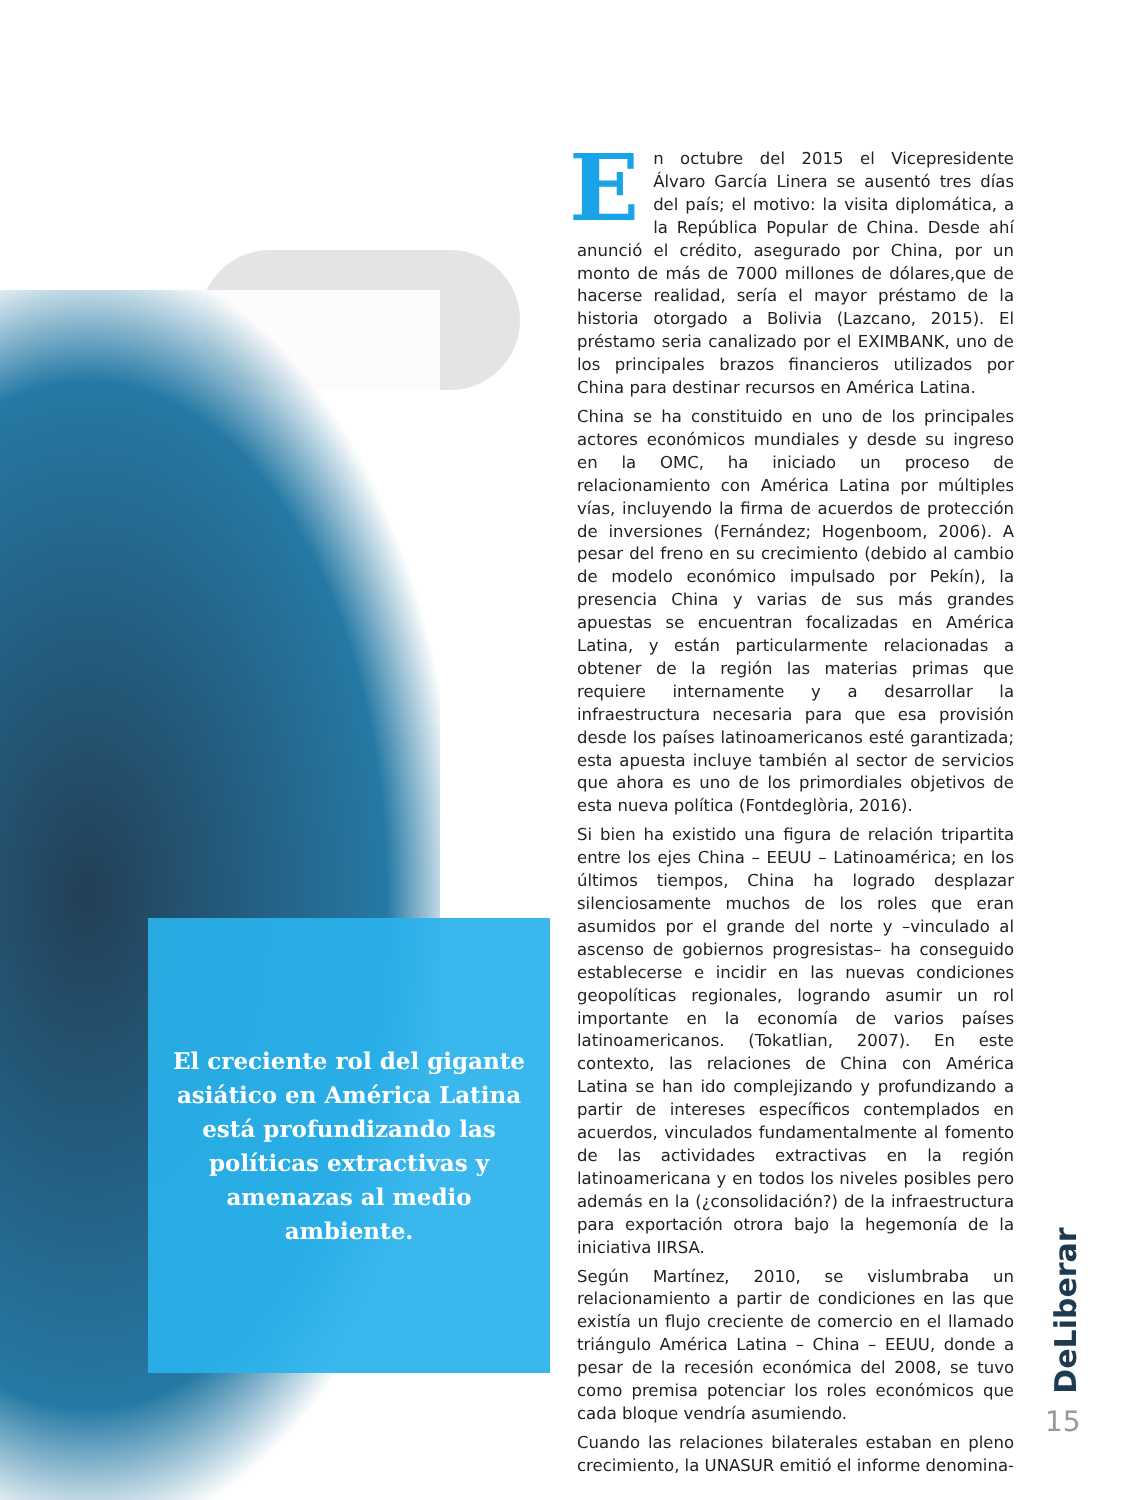En octubre del 2015 el Vicepresidente Álvaro García Linera se ausentó tres días del país; el motivo: la visita diplomática, a la República Popular de China. Desde ahí anunció el crédito, asegurado por China, por un monto de más de 7000 millones de dólares,que de hacerse realidad, sería el mayor préstamo de la historia otorgado a Bolivia (Lazcano, 2015). El préstamo seria canalizado por el EXIMBANK, uno de los principales brazos financieros utilizados por China para destinar recursos en América Latina.
China se ha constituido en uno de los principales actores económicos mundiales y desde su ingreso en la OMC, ha iniciado un proceso de relacionamiento con América Latina por múltiples vías, incluyendo la firma de acuerdos de protección de inversiones (Fernández; Hogenboom, 2006). A pesar del freno en su crecimiento (debido al cambio de modelo económico impulsado por Pekín), la presencia China y varias de sus más grandes apuestas se encuentran focalizadas en América Latina, y están particularmente relacionadas a obtener de la región las materias primas que requiere internamente y a desarrollar la infraestructura necesaria para que esa provisión desde los países latinoamericanos esté garantizada; esta apuesta incluye también al sector de servicios que ahora es uno de los primordiales objetivos de esta nueva política (Fontdeglòria, 2016).
Si bien ha existido una figura de relación tripartita entre los ejes China – EEUU – Latinoamérica; en los últimos tiempos, China ha logrado desplazar silenciosamente muchos de los roles que eran asumidos por el grande del norte y –vinculado al ascenso de gobiernos progresistas– ha conseguido establecerse e incidir en las nuevas condiciones geopolíticas regionales, logrando asumir un rol importante en la economía de varios países latinoamericanos. (Tokatlian, 2007). En este contexto, las relaciones de China con América Latina se han ido complejizando y profundizando a partir de intereses específicos contemplados en acuerdos, vinculados fundamentalmente al fomento de las actividades extractivas en la región latinoamericana y en todos los niveles posibles pero además en la (¿consolidación?) de la infraestructura para exportación otrora bajo la hegemonía de la iniciativa IIRSA.
Según Martínez, 2010, se vislumbraba un relacionamiento a partir de condiciones en las que existía un flujo creciente de comercio en el llamado triángulo América Latina – China – EEUU, donde a pesar de la recesión económica del 2008, se tuvo como premisa potenciar los roles económicos que cada bloque vendría asumiendo.
Cuando las relaciones bilaterales estaban en pleno crecimiento, la UNASUR emitió el informe denomina-
El creciente rol del gigante asiático en América Latina está profundizando las políticas extractivas y amenazas al medio ambiente.
DeLiberar
15